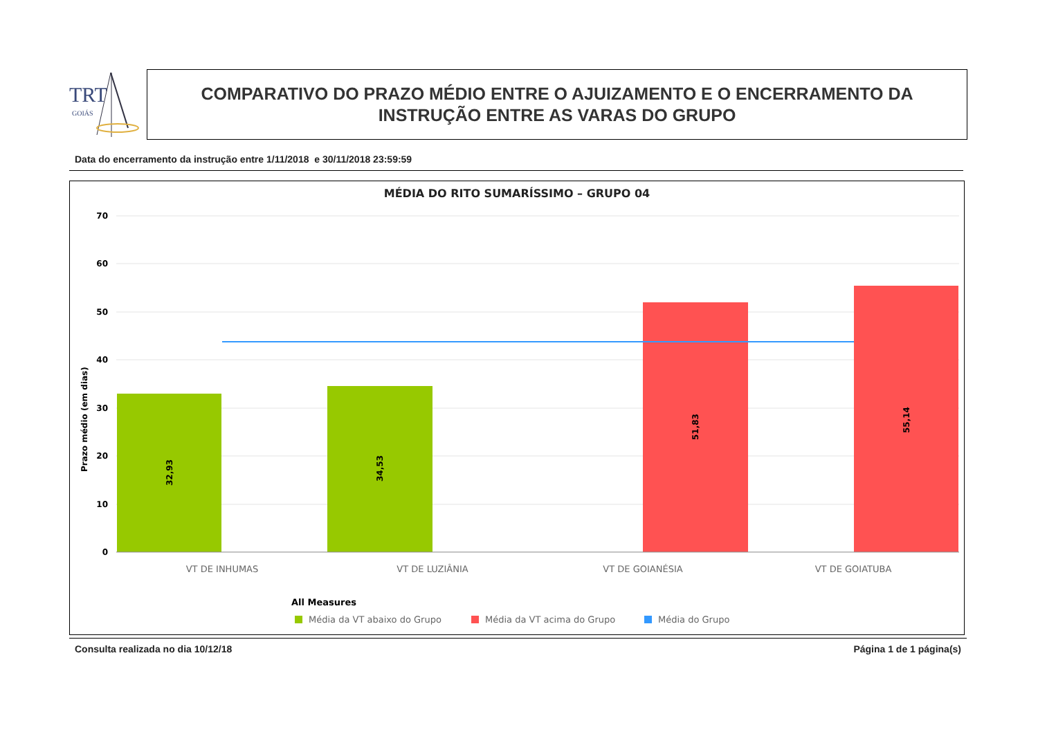TRT
GOIÁS
COMPARATIVO DO PRAZO MÉDIO ENTRE O AJUIZAMENTO E O ENCERRAMENTO DA
INSTRUÇÃO ENTRE AS VARAS DO GRUPO
Data do encerramento da instrução entre 1/11/2018 e 30/11/2018 23:59:59
MÉDIA DO RITO SUMARÍSSIMO – GRUPO 04
70
60
50
40
30
20
10
0
Prazo médio (em dias)
32,93
34,53
51,83
55,14
VT DE INHUMAS
VT DE LUZIÂNIA
VT DE GOIANÉSIA
VT DE GOIATUBA
All Measures
Média da VT abaixo do Grupo
Média da VT acima do Grupo
Média do Grupo
Consulta realizada no dia 10/12/18
Página 1 de 1 página(s)